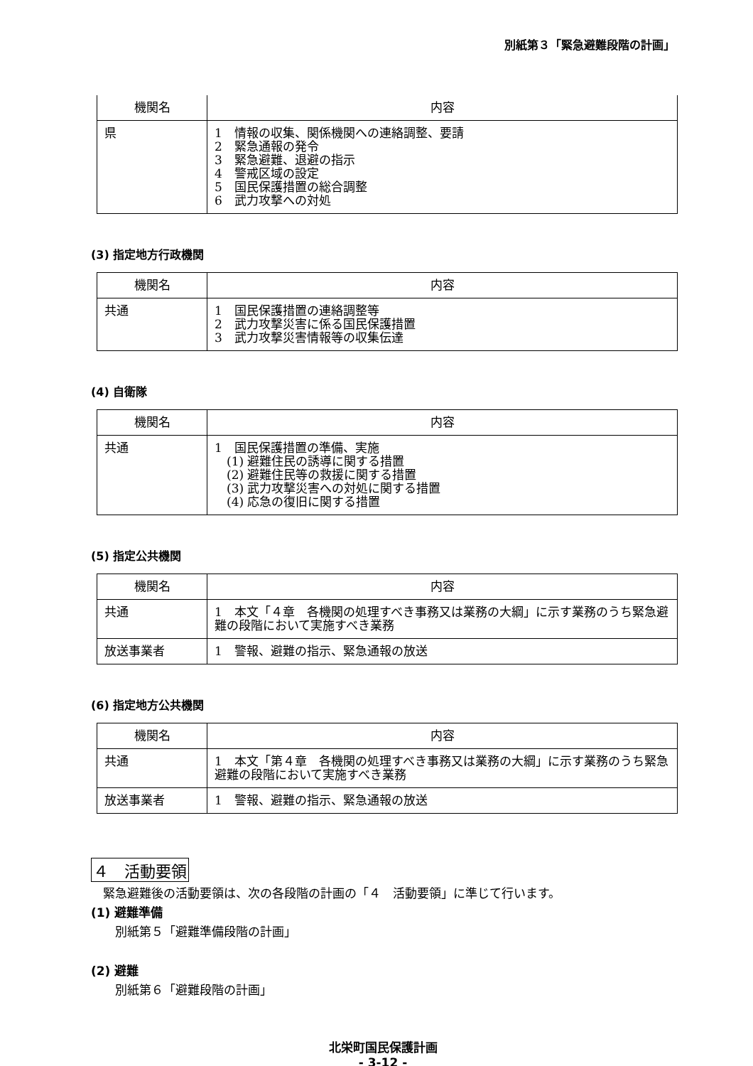別紙第３「緊急避難段階の計画」
| 機関名 | 内容 |
| --- | --- |
| 県 | 1 情報の収集、関係機関への連絡調整、要請 2 緊急通報の発令 3 緊急避難、退避の指示 4 警戒区域の設定 5 国民保護措置の総合調整 6 武力攻撃への対処 |
(3) 指定地方行政機関
| 機関名 | 内容 |
| --- | --- |
| 共通 | 1 国民保護措置の連絡調整等 2 武力攻撃災害に係る国民保護措置 3 武力攻撃災害情報等の収集伝達 |
(4) 自衛隊
| 機関名 | 内容 |
| --- | --- |
| 共通 | 1 国民保護措置の準備、実施 (1) 避難住民の誘導に関する措置 (2) 避難住民等の救援に関する措置 (3) 武力攻撃災害への対処に関する措置 (4) 応急の復旧に関する措置 |
(5) 指定公共機関
| 機関名 | 内容 |
| --- | --- |
| 共通 | 1 本文「４章 各機関の処理すべき事務又は業務の大綱」に示す業務のうち緊急避難の段階において実施すべき業務 |
| 放送事業者 | 1 警報、避難の指示、緊急通報の放送 |
(6) 指定地方公共機関
| 機関名 | 内容 |
| --- | --- |
| 共通 | 1 本文「第４章 各機関の処理すべき事務又は業務の大綱」に示す業務のうち緊急避難の段階において実施すべき業務 |
| 放送事業者 | 1 警報、避難の指示、緊急通報の放送 |
４　活動要領
　緊急避難後の活動要領は、次の各段階の計画の「４　活動要領」に準じて行います。
(1) 避難準備
　　別紙第５「避難準備段階の計画」
(2) 避難
　　別紙第６「避難段階の計画」
北栄町国民保護計画
- 3-12 -